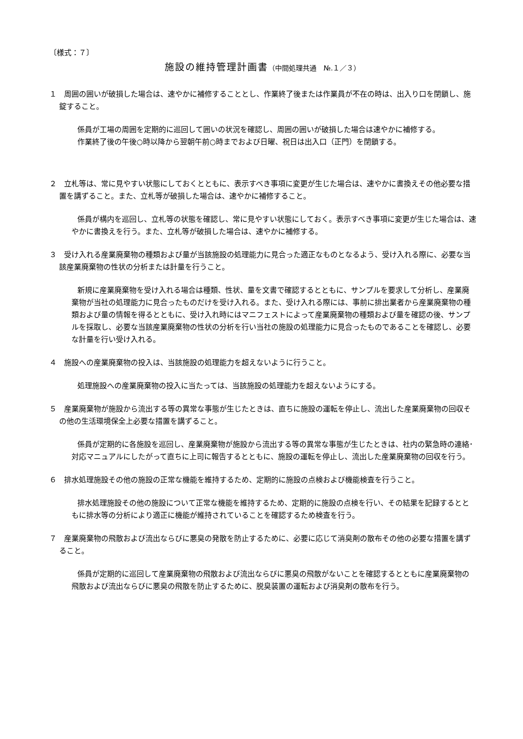〔様式：７〕
施設の維持管理計画書（中間処理共通　№.１／３）
１　周囲の囲いが破損した場合は、速やかに補修することとし、作業終了後または作業員が不在の時は、出入り口を閉鎖し、施錠すること。
係員が工場の周囲を定期的に巡回して囲いの状況を確認し、周囲の囲いが破損した場合は速やかに補修する。
作業終了後の午後○時以降から翌朝午前○時までおよび日曜、祝日は出入口（正門）を閉鎖する。
２　立札等は、常に見やすい状態にしておくとともに、表示すべき事項に変更が生じた場合は、速やかに書換えその他必要な措置を講ずること。また、立札等が破損した場合は、速やかに補修すること。
係員が構内を巡回し、立札等の状態を確認し、常に見やすい状態にしておく。表示すべき事項に変更が生じた場合は、速やかに書換えを行う。また、立札等が破損した場合は、速やかに補修する。
３　受け入れる産業廃棄物の種類および量が当該施設の処理能力に見合った適正なものとなるよう、受け入れる際に、必要な当該産業廃棄物の性状の分析または計量を行うこと。
新規に産業廃棄物を受け入れる場合は種類、性状、量を文書で確認するとともに、サンプルを要求して分析し、産業廃棄物が当社の処理能力に見合ったものだけを受け入れる。また、受け入れる際には、事前に排出業者から産業廃棄物の種類および量の情報を得るとともに、受け入れ時にはマニフェストによって産業廃棄物の種類および量を確認の後、サンプルを採取し、必要な当該産業廃棄物の性状の分析を行い当社の施設の処理能力に見合ったものであることを確認し、必要な計量を行い受け入れる。
４　施設への産業廃棄物の投入は、当該施設の処理能力を超えないように行うこと。
処理施設への産業廃棄物の投入に当たっては、当該施設の処理能力を超えないようにする。
５　産業廃棄物が施設から流出する等の異常な事態が生じたときは、直ちに施設の運転を停止し、流出した産業廃棄物の回収その他の生活環境保全上必要な措置を講ずること。
係員が定期的に各施設を巡回し、産業廃棄物が施設から流出する等の異常な事態が生じたときは、社内の緊急時の連絡･対応マニュアルにしたがって直ちに上司に報告するとともに、施設の運転を停止し、流出した産業廃棄物の回収を行う。
６　排水処理施設その他の施設の正常な機能を維持するため、定期的に施設の点検および機能検査を行うこと。
排水処理施設その他の施設について正常な機能を維持するため、定期的に施設の点検を行い、その結果を記録するとともに排水等の分析により適正に機能が維持されていることを確認するため検査を行う。
７　産業廃棄物の飛散および流出ならびに悪臭の発散を防止するために、必要に応じて消臭剤の散布その他の必要な措置を講ずること。
係員が定期的に巡回して産業廃棄物の飛散および流出ならびに悪臭の飛散がないことを確認するとともに産業廃棄物の飛散および流出ならびに悪臭の飛散を防止するために、脱臭装置の運転および消臭剤の散布を行う。